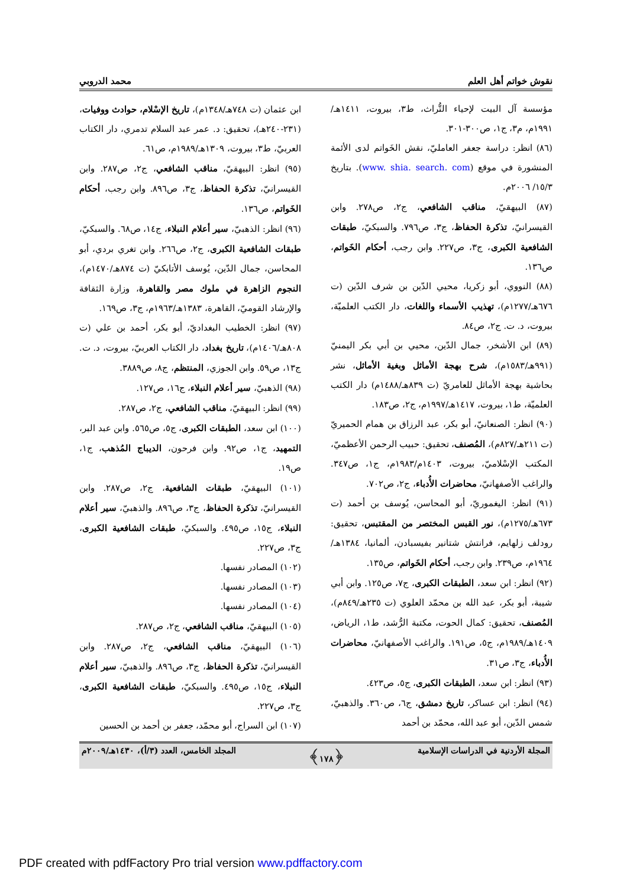نقوش خواتم أهل العلم محمد الدروبي
مؤسسة آل البيت لإحياء التُّراث، ط٣، بيروت، ١٤١١هـ/١٩٩١م، م٣، ج١، ص٣٠٠-٣٠١.
(٨٦) انظر: دراسة جعفر العامليّ، نقش الخَواتم لدى الأئمة المنشورة في موقع (www. shia. search. com). بتاريخ ١٥/٣/ ٢٠٠٦م.
(٨٧) البيهقيّ، مناقب الشافعي، ج٢، ص٢٧٨. وابن القيسرانيّ، تذكرة الحفاظ، ج٣، ص٧٩٦. والسبكيّ، طبقات الشافعية الكبرى، ج٣، ص٢٢٧. وابن رجب، أحكام الخَواتم، ص١٣٦.
(٨٨) النووي، أبو زكريا، محيي الدّين بن شرف الدّين (ت ٦٧٦هـ/١٢٧٧م)، تهذيب الأسماء واللغات، دار الكتب العلميّة، بيروت، د. ت. ج٢، ص٨٤.
(٨٩) ابن الأشخر، جمال الدّين، محيي بن أبي بكر اليمنيّ (٩٩١هـ/١٥٨٣م)، شرح بهجة الأماثل وبغية الأماثل، نشر بحاشية بهجة الأماثل للعامريّ (ت ٨٣٩هـ/١٤٨٨م) دار الكتب العلميّة، ط١، بيروت، ١٤١٧هـ/١٩٩٧م، ج٢، ص١٨٣.
(٩٠) انظر: الصنعانيّ، أبو بكر، عبد الرزاق بن همام الحميريّ (ت ٢١١هـ/٨٢٧م)، المُصنف، تحقيق: حبيب الرحمن الأعظميّ، المكتب الإسْلاميّ، بيروت، ١٤٠٣م/١٩٨٣م، ج١، ص٣٤٧. والراغب الأصفهانيّ، محاضرات الأُدباء، ج٢، ص٧٠٢.
(٩١) انظر: اليغموريّ، أبو المحاسن، يُوسف بن أحمد (ت ٦٧٣هـ/١٢٧٥م)، نور القبس المختصر من المقتبس، تحقيق: رودلف زلهايم، فرانتش شتانير بفيسبادن، ألمانيا، ١٣٨٤هـ/١٩٦٤م، ص٢٣٩. وابن رجب، أحكام الخَواتم، ص١٣٥.
(٩٢) انظر: ابن سعد، الطبقات الكبرى، ج٧، ص١٢٥. وابن أبي شيبة، أبو بكر، عبد الله بن محمّد العلوي (ت ٢٣٥هـ/٨٤٩م)، المُصنف، تحقيق: كمال الحوت، مكتبة الرُّشد، ط١، الرياض، ١٤٠٩هـ/١٩٨٩م، ج٥، ص١٩١. والراغب الأصفهانيّ، محاضرات الأُدباء، ج٣، ص٣١.
(٩٣) انظر: ابن سعد، الطبقات الكبرى، ج٥، ص٤٢٣.
(٩٤) انظر: ابن عساكر، تاريخ دمشق، ج٦، ص٣٦٠. والذهبيّ، شمس الدّين، أبو عبد الله، محمّد بن أحمد
ابن عثمان (ت ٧٤٨هـ/١٣٤٨م)، تاريخ الإسْلام، حوادث ووفيات، (٢٣١-٢٤٠هـ)، تحقيق: د. عمر عبد السلام تدمري، دار الكتاب العربيّ، ط٣، بيروت، ١٣٠٩هـ/١٩٨٩م، ص٦١.
(٩٥) انظر: البيهقيّ، مناقب الشافعي، ج٢، ص٢٨٧. وابن القيسرانيّ، تذكرة الحفاظ، ج٣، ص٨٩٦. وابن رجب، أحكام الخَواتم، ص١٣٦.
(٩٦) انظر: الذهبيّ، سير أعلام النبلاء، ج١٤، ص٦٨. والسبكيّ، طبقات الشافعية الكبرى، ج٢، ص٢٦٦. وابن تغري بردي، أبو المحاسن، جمال الدّين، يُوسف الأتابكيّ (ت ٨٧٤هـ/١٤٧٠م)، النجوم الزاهرة في ملوك مصر والقاهرة، وزارة الثقافة والإرشاد القوميّ، القاهرة، ١٣٨٣هـ/١٩٦٣م، ج٣، ص١٦٩.
(٩٧) انظر: الخطيب البغداديّ، أبو بكر، أحمد بن علي (ت ٨٠٨هـ/١٤٠٦م)، تاريخ بغداد، دار الكتاب العربيّ، بيروت، د. ت. ج١٣، ص٥٩. وابن الجوزي، المنتظم، ج٨، ص٣٨٨٩.
(٩٨) الذهبيّ، سير أعلام النبلاء، ج١٦، ص١٢٧.
(٩٩) انظر: البيهقيّ، مناقب الشافعي، ج٢، ص٢٨٧.
(١٠٠) ابن سعد، الطبقات الكبرى، ج٥، ص٥٦٥. وابن عبد البر، التمهيد، ج١، ص٩٢. وابن فرحون، الديباج المُذهب، ج١، ص١٩.
(١٠١) البيهقيّ، طبقات الشافعية، ج٢، ص٢٨٧. وابن القيسرانيّ، تذكرة الحفاظ، ج٣، ص٨٩٦. والذهبيّ، سير أعلام النبلاء، ج١٥، ص٤٩٥. والسبكيّ، طبقات الشافعية الكبرى، ج٣، ص٢٢٧.
(١٠٢) المصادر نفسها.
(١٠٣) المصادر نفسها.
(١٠٤) المصادر نفسها.
(١٠٥) البيهقيّ، مناقب الشافعي، ج٢، ص٢٨٧.
(١٠٦) البيهقيّ، مناقب الشافعي، ج٢، ص٢٨٧. وابن القيسرانيّ، تذكرة الحفاظ، ج٣، ص٨٩٦. والذهبيّ، سير أعلام النبلاء، ج١٥، ص٤٩٥. والسبكيّ، طبقات الشافعية الكبرى، ج٣، ص٢٢٧.
(١٠٧) ابن السراج، أبو محمّد، جعفر بن أحمد بن الحسين
المجلة الأردنية في الدراسات الإسلامية ﴿١٧٨﴾ المجلد الخامس، العدد (٣/أ)، ١٤٣٠هـ/٢٠٠٩م
PDF created with pdfFactory Pro trial version www.pdffactory.com